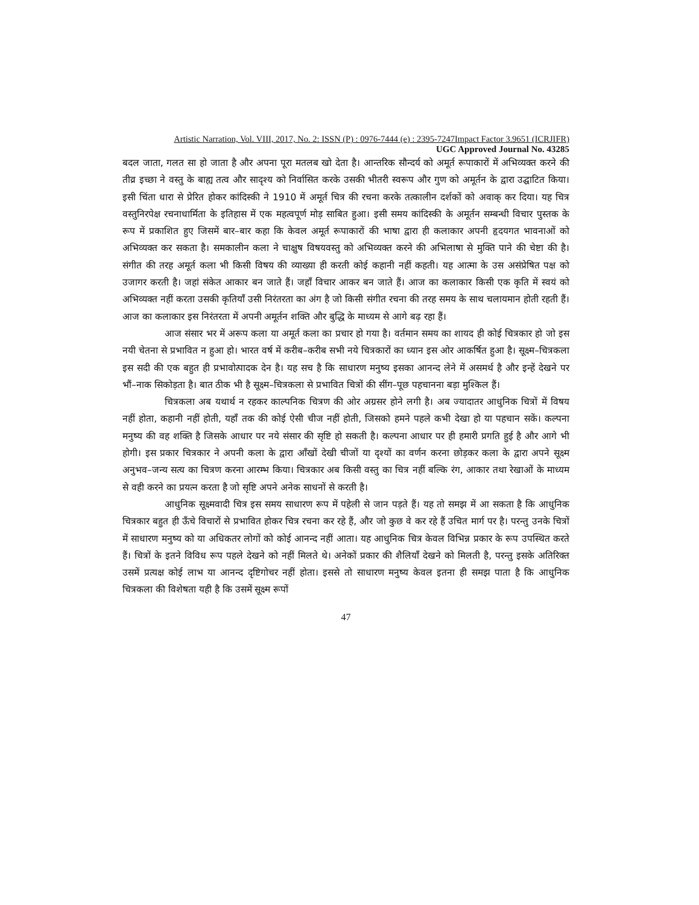Artistic Narration, Vol. VIII, 2017, No. 2: ISSN (P) : 0976-7444 (e) : 2395-7247Impact Factor 3.9651 (ICRJIFR)
UGC Approved Journal No. 43285
बदल जाता, गलत सा हो जाता है और अपना पूरा मतलब खो देता है। आन्तरिक सौन्दर्य को अमूर्त रूपाकारों में अभिव्यक्त करने की तीव्र इच्छा ने वस्तु के बाह्य तत्व और सादृश्य को निर्वासित करके उसकी भीतरी स्वरूप और गुण को अमूर्तन के द्वारा उद्घाटित किया। इसी चिंता धारा से प्रेरित होकर कांदिस्की ने 1910 में अमूर्त चित्र की रचना करके तत्कालीन दर्शकों को अवाक् कर दिया। यह चित्र वस्तुनिरपेक्ष रचनाधार्मिता के इतिहास में एक महत्वपूर्ण मोड़ साबित हुआ। इसी समय कांदिस्की के अमूर्तन सम्बन्धी विचार पुस्तक के रूप में प्रकाशित हुए जिसमें बार–बार कहा कि केवल अमूर्त रूपाकारों की भाषा द्वारा ही कलाकार अपनी हृदयगत भावनाओं को अभिव्यक्त कर सकता है। समकालीन कला ने चाक्षुष विषयवस्तु को अभिव्यक्त करने की अभिलाषा से मुक्ति पाने की चेष्टा की है। संगीत की तरह अमूर्त कला भी किसी विषय की व्याख्या ही करती कोई कहानी नहीं कहती। यह आत्मा के उस असंप्रेषित पक्ष को उजागर करती है। जहां संकेत आकार बन जाते हैं। जहाँ विचार आकर बन जाते हैं। आज का कलाकार किसी एक कृति में स्वयं को अभिव्यक्त नहीं करता उसकी कृतियाँ उसी निरंतरता का अंग है जो किसी संगीत रचना की तरह समय के साथ चलायमान होती रहती हैं। आज का कलाकार इस निरंतरता में अपनी अमूर्तन शक्ति और बुद्धि के माध्यम से आगे बढ़ रहा हैं।
आज संसार भर में अरूप कला या अमूर्त कला का प्रचार हो गया है। वर्तमान समय का शायद ही कोई चित्रकार हो जो इस नयी चेतना से प्रभावित न हुआ हो। भारत वर्ष में करीब–करीब सभी नये चित्रकारों का ध्यान इस ओर आकर्षित हुआ है। सूक्ष्म–चित्रकला इस सदी की एक बहुत ही प्रभावोत्पादक देन है। यह सच है कि साधारण मनुष्य इसका आनन्द लेने में असमर्थ है और इन्हें देखने पर भौं–नाक सिकोड़ता है। बात ठीक भी है सूक्ष्म–चित्रकला से प्रभावित चित्रों की सींग–पूछ पहचानना बड़ा मुश्किल हैं।
चित्रकला अब यथार्थ न रहकर काल्पनिक चित्रण की ओर अग्रसर होने लगी है। अब ज्यादातर आधुनिक चित्रों में विषय नहीं होता, कहानी नहीं होती, यहाँ तक की कोई ऐसी चीज नहीं होती, जिसको हमने पहले कभी देखा हो या पहचान सकें। कल्पना मनुष्य की वह शक्ति है जिसके आधार पर नये संसार की सृष्टि हो सकती है। कल्पना आधार पर ही हमारी प्रगति हुई है और आगे भी होगी। इस प्रकार चित्रकार ने अपनी कला के द्वारा आँखों देखी चीजों या दृश्यों का वर्णन करना छोड़कर कला के द्वारा अपने सूक्ष्म अनुभव–जन्य सत्य का चित्रण करना आरम्भ किया। चित्रकार अब किसी वस्तु का चित्र नहीं बल्कि रंग, आकार तथा रेखाओं के माध्यम से वही करने का प्रयत्न करता है जो सृष्टि अपने अनेक साधनों से करती है।
आधुनिक सूक्ष्मवादी चित्र इस समय साधारण रूप में पहेली से जान पड़ते हैं। यह तो समझ में आ सकता है कि आधुनिक चित्रकार बहुत ही ऊँचे विचारों से प्रभावित होकर चित्र रचना कर रहे हैं, और जो कुछ वे कर रहे हैं उचित मार्ग पर है। परन्तु उनके चित्रों में साधारण मनुष्य को या अधिकतर लोगों को कोई आनन्द नहीं आता। यह आधुनिक चित्र केवल विभिन्न प्रकार के रूप उपस्थित करते हैं। चित्रों के इतने विविध रूप पहले देखने को नहीं मिलते थे। अनेकों प्रकार की शैलियाँ देखने को मिलती है, परन्तु इसके अतिरिक्त उसमें प्रत्यक्ष कोई लाभ या आनन्द दृष्टिगोचर नहीं होता। इससे तो साधारण मनुष्य केवल इतना ही समझ पाता है कि आधुनिक चित्रकला की विशेषता यही है कि उसमें सूक्ष्म रूपों
47